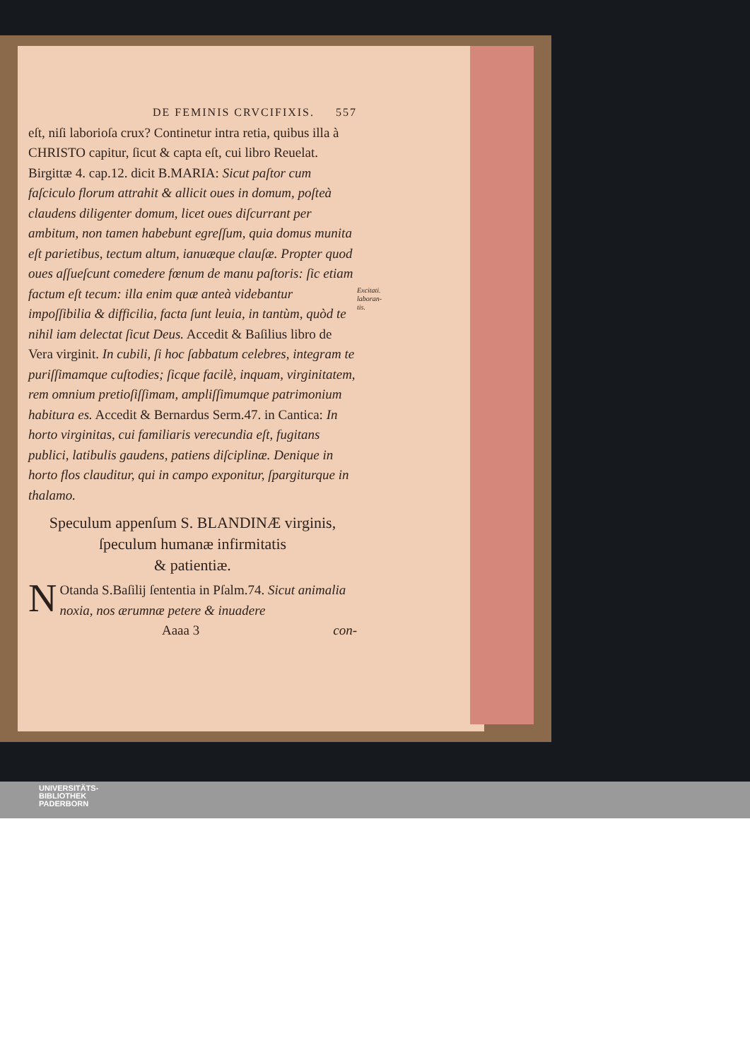DE FEMINIS CRVCIFIXIS. 557
eſt, niſi laborioſa crux? Continetur intra retia, quibus illa à CHRISTO capitur, ſicut & capta eſt, cui libro Reuelat. Birgittæ 4. cap.12. dicit B.MARIA: Sicut paſtor cum faſciculo florum attrahit & allicit oues in domum, poſteà claudens diligenter domum, licet oues diſcurrant per ambitum, non tamen habebunt egreſſum, quia domus munita eſt parietibus, tectum altum, ianuæque clauſæ. Propter quod oues aſſueſcunt comedere fœnum de manu paſtoris: ſic etiam factum eſt tecum: illa enim quæ anteà videbantur impoſſibilia & difficilia, facta ſunt leuia, in tantùm, quòd te nihil iam delectat ſicut Deus. Accedit & Baſilius libro de Vera virginit. In cubili, ſi hoc ſabbatum celebres, integram te puriſſimamque cuſtodies; ſicque facilè, inquam, virginitatem, rem omnium pretioſiſſimam, ampliſſimumque patrimonium habitura es. Accedit & Bernardus Serm.47. in Cantica: In horto virginitas, cui familiaris verecundia eſt, fugitans publici, latibulis gaudens, patiens diſciplinæ. Denique in horto flos clauditur, qui in campo exponitur, ſpargiturque in thalamo.
Speculum appenſum S. BLANDINÆ virginis,
ſpeculum humanæ infirmitatis
& patientiæ.
NOtanda S.Baſilij ſententia in Pſalm.74. Sicut animalia noxia, nos ærumnæ petere & inuadere
Aaaa 3 con-
Excitati.
laboran-
tis.
UNIVERSITÄTS-
BIBLIOTHEK
PADERBORN